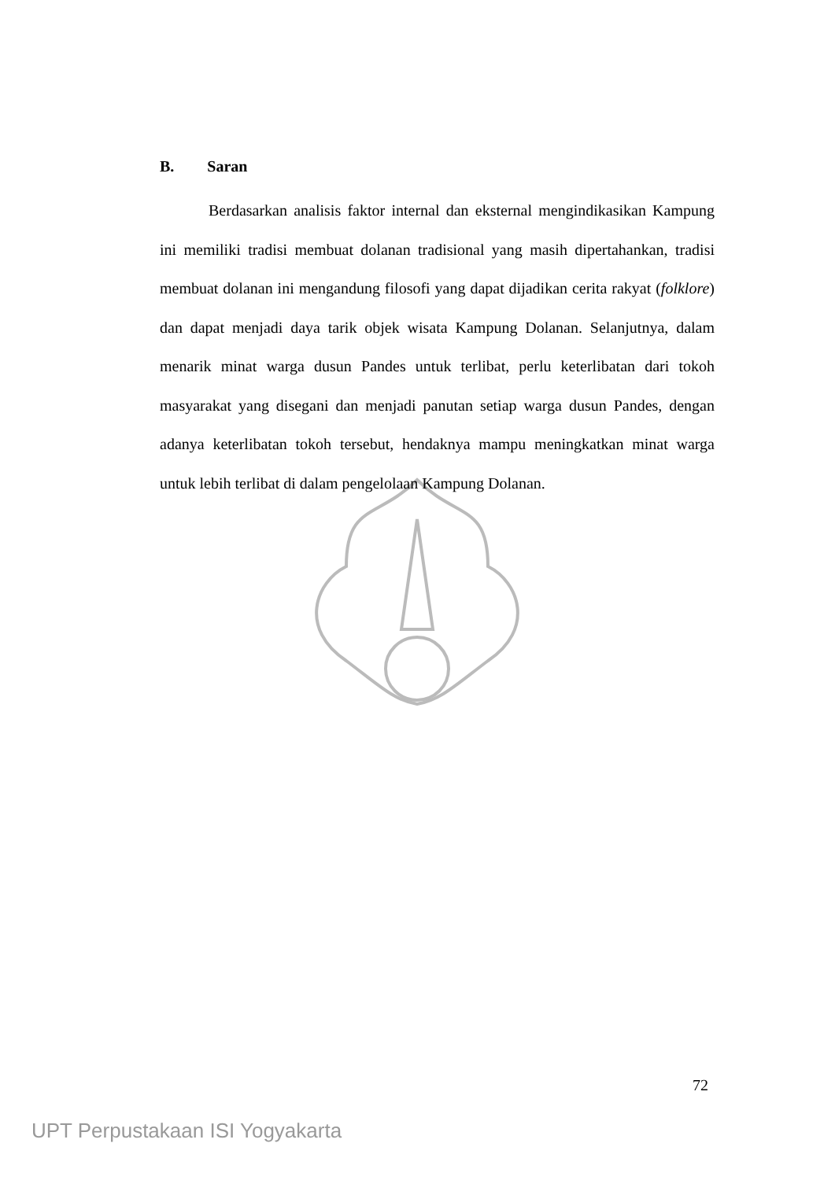B. Saran
Berdasarkan analisis faktor internal dan eksternal mengindikasikan Kampung ini memiliki tradisi membuat dolanan tradisional yang masih dipertahankan, tradisi membuat dolanan ini mengandung filosofi yang dapat dijadikan cerita rakyat (folklore) dan dapat menjadi daya tarik objek wisata Kampung Dolanan. Selanjutnya, dalam menarik minat warga dusun Pandes untuk terlibat, perlu keterlibatan dari tokoh masyarakat yang disegani dan menjadi panutan setiap warga dusun Pandes, dengan adanya keterlibatan tokoh tersebut, hendaknya mampu meningkatkan minat warga untuk lebih terlibat di dalam pengelolaan Kampung Dolanan.
72
UPT Perpustakaan ISI Yogyakarta